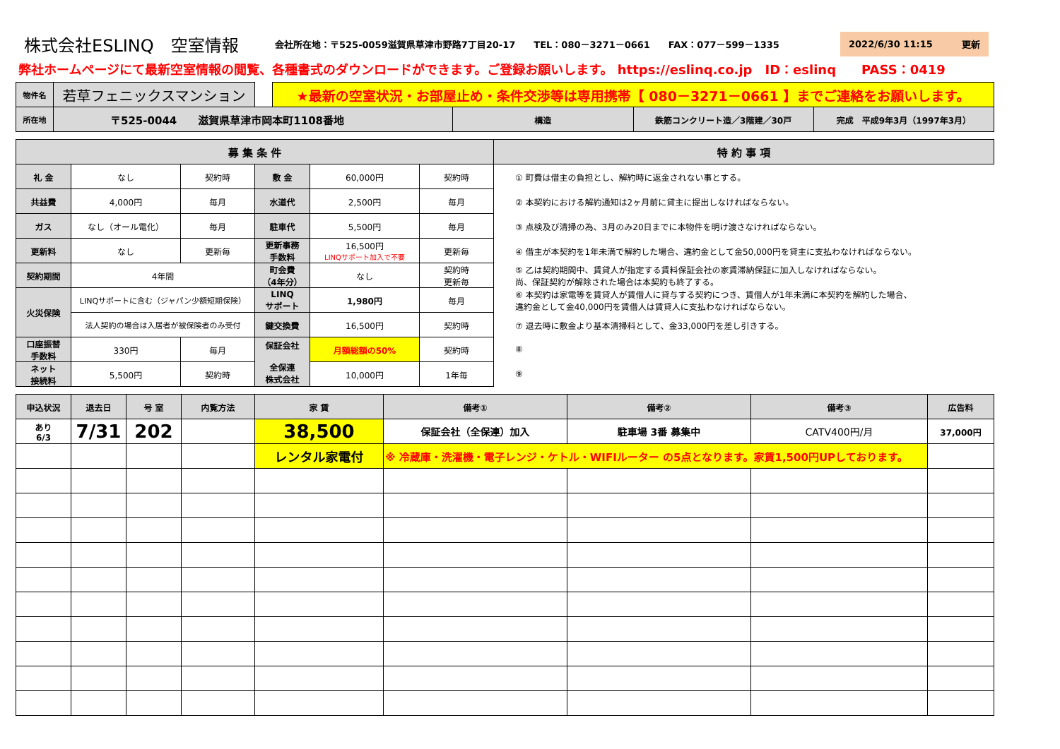株式会社ESLINQ　空室情報 会社所在地：〒525-0059滋賀県草津市野路7丁目20-17　　TEL：080－3271－0661　　FAX：077－599－1335 2022/6/30 11:15 更新
弊社ホームページにて最新空室情報の閲覧、各種書式のダウンロードができます。ご登録お願いします。 https://eslinq.co.jp　ID：eslinq　　PASS：0419
| 物件名 | 若草フェニックスマンション | | ★最新の空室状況・お部屋止め・条件交渉等は専用携帯【 080－3271－0661 】までご連絡をお願いします。 | | | |
| 所在地 | 〒525-0044 滋賀県草津市岡本町1108番地 | | | 構造 | 鉄筋コンクリート造／3階建／30戸 | 完成 平成9年3月（1997年3月） |
| 募 集 条 件 | | | | | | 特 約 事 項 |
| 礼 金 | なし | 契約時 | 敷 金 | 60,000円 | 契約時 | ① 町費は借主の負担とし、解約時に返金されない事とする。 |
| 共益費 | 4,000円 | 毎月 | 水道代 | 2,500円 | 毎月 | ② 本契約における解約通知は2ヶ月前に貸主に提出しなければならない。 |
| ガス | なし（オール電化） | 毎月 | 駐車代 | 5,500円 | 毎月 | ③ 点検及び清掃の為、3月のみ20日までに本物件を明け渡さなければならない。 |
| 更新料 | なし | 更新毎 | 更新事務 手数料 | 16,500円 LINQサポート加入で不要 | 更新毎 | ④ 借主が本契約を1年未満で解約した場合、違約金として金50,000円を貸主に支払わなければならない。 |
| 契約期間 | 4年間 | | 町会費 （4年分） | なし | 契約時 更新毎 | ⑤ 乙は契約期間中、賃貸人が指定する賃料保証会社の家賃滞納保証に加入しなければならない。 尚、保証契約が解除された場合は本契約も終了する。 |
| 火災保険 | LINQサポートに含む（ジャパン少額短期保険） | | LINQ サポート | 1,980円 | 毎月 | ⑥ 本契約は家電等を賃貸人が賃借人に貸与する契約につき、賃借人が1年未満に本契約を解約した場合、 違約金として金40,000円を賃借人は賃貸人に支払わなければならない。 |
| | 法人契約の場合は入居者が被保険者のみ受付 | | 鍵交換費 | 16,500円 | 契約時 | ⑦ 退去時に敷金より基本清掃料として、金33,000円を差し引きする。 |
| 口座振替 手数料 | 330円 | 毎月 | 保証会社 全保連 株式会社 | 月額総額の50% | 契約時 | ⑧ |
| ネット 接続料 | 5,500円 | 契約時 | | 10,000円 | 1年毎 | ⑨ |
| 申込状況 | 退去日 | 号 室 | 内覧方法 | 家 賃 | 備考① | 備考② | 備考③ | 広告料 |
| --- | --- | --- | --- | --- | --- | --- | --- | --- |
| あり 6/3 | 7/31 | 202 | | 38,500 | 保証会社（全保連）加入 | 駐車場 3番 募集中 | CATV400円/月 | 37,000円 |
| | | | | レンタル家電付 | ※ 冷蔵庫・洗濯機・電子レンジ・ケトル・WIFIルーター の5点となります。家賃1,500円UPしております。 | | | |